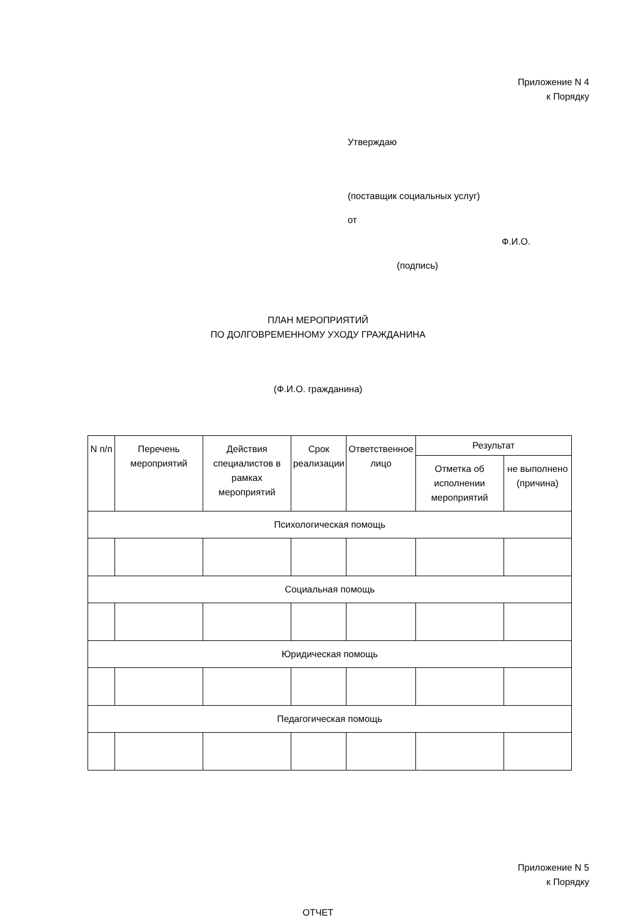Приложение N 4
к Порядку
Утверждаю
(поставщик социальных услуг)
от
Ф.И.О.
(подпись)
ПЛАН МЕРОПРИЯТИЙ
ПО ДОЛГОВРЕМЕННОМУ УХОДУ ГРАЖДАНИНА
(Ф.И.О. гражданина)
| N п/п | Перечень мероприятий | Действия специалистов в рамках мероприятий | Срок реализации | Ответственное лицо | Результат | |
| --- | --- | --- | --- | --- | --- | --- |
| | | | | | Отметка об исполнении мероприятий | не выполнено (причина) |
| Психологическая помощь | | | | | | |
| Социальная помощь | | | | | | |
| Юридическая помощь | | | | | | |
| Педагогическая помощь | | | | | | |
Приложение N 5
к Порядку
ОТЧЕТ